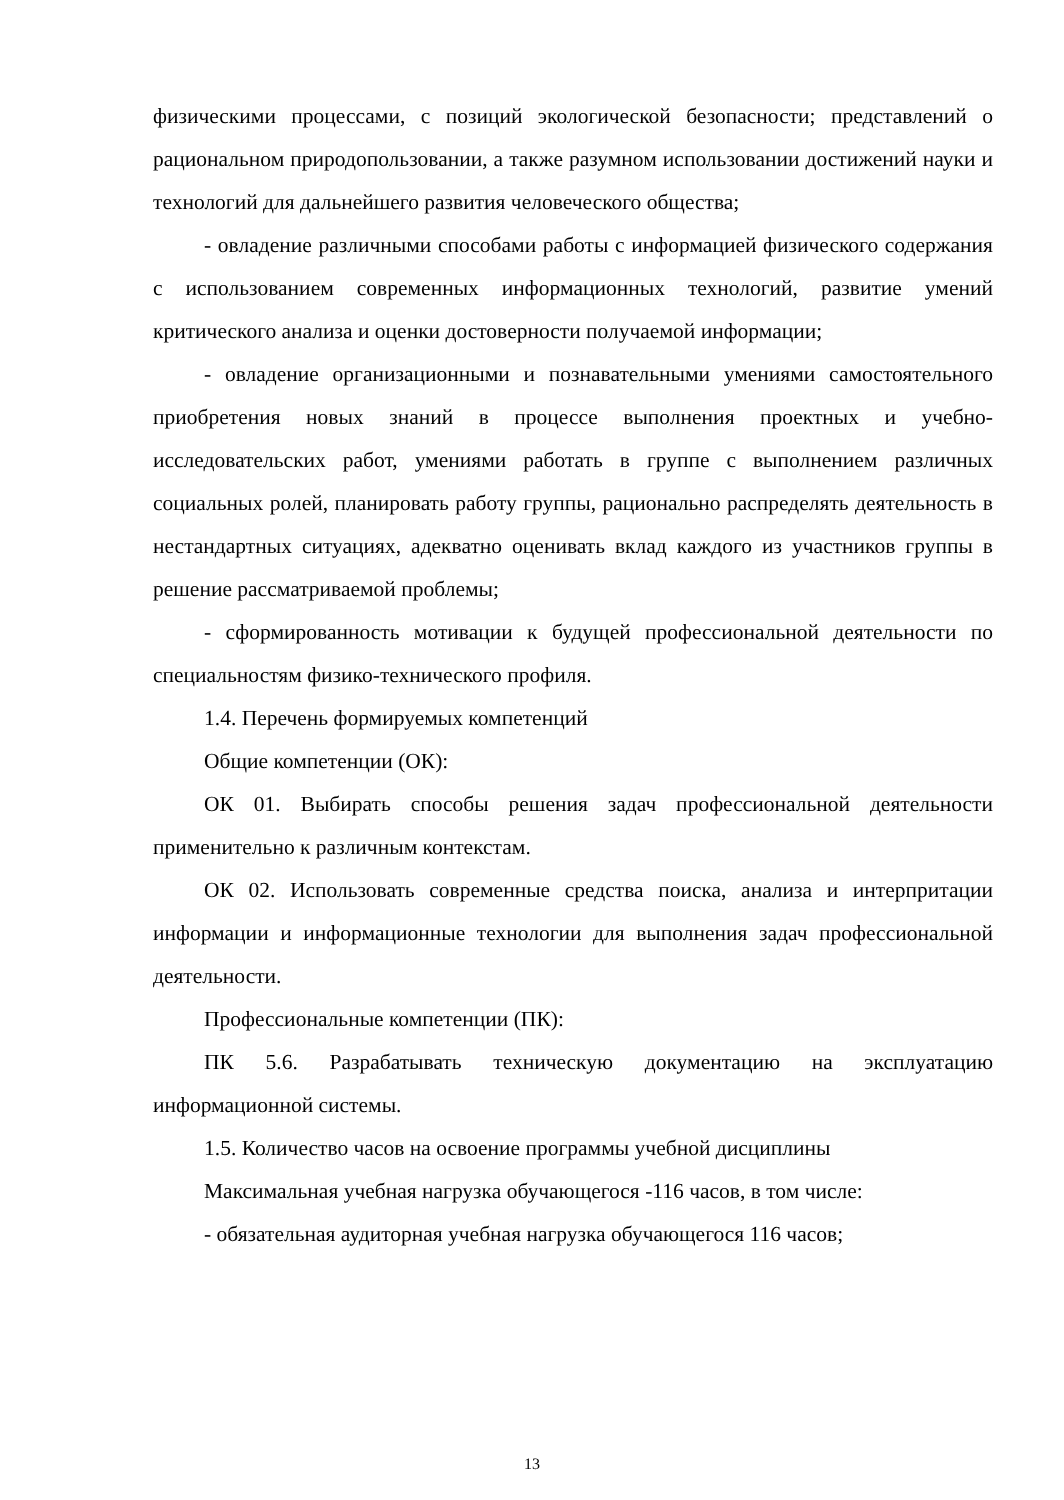физическими процессами, с позиций экологической безопасности; представлений о рациональном природопользовании, а также разумном использовании достижений науки и технологий для дальнейшего развития человеческого общества;
- овладение различными способами работы с информацией физического содержания с использованием современных информационных технологий, развитие умений критического анализа и оценки достоверности получаемой информации;
- овладение организационными и познавательными умениями самостоятельного приобретения новых знаний в процессе выполнения проектных и учебно-исследовательских работ, умениями работать в группе с выполнением различных социальных ролей, планировать работу группы, рационально распределять деятельность в нестандартных ситуациях, адекватно оценивать вклад каждого из участников группы в решение рассматриваемой проблемы;
- сформированность мотивации к будущей профессиональной деятельности по специальностям физико-технического профиля.
1.4. Перечень формируемых компетенций
Общие компетенции (ОК):
ОК 01. Выбирать способы решения задач профессиональной деятельности применительно к различным контекстам.
ОК 02. Использовать современные средства поиска, анализа и интерпритации информации и информационные технологии для выполнения задач профессиональной деятельности.
Профессиональные компетенции (ПК):
ПК 5.6. Разрабатывать техническую документацию на эксплуатацию информационной системы.
1.5. Количество часов на освоение программы учебной дисциплины
Максимальная учебная нагрузка обучающегося -116 часов, в том числе:
- обязательная аудиторная учебная нагрузка обучающегося 116 часов;
13